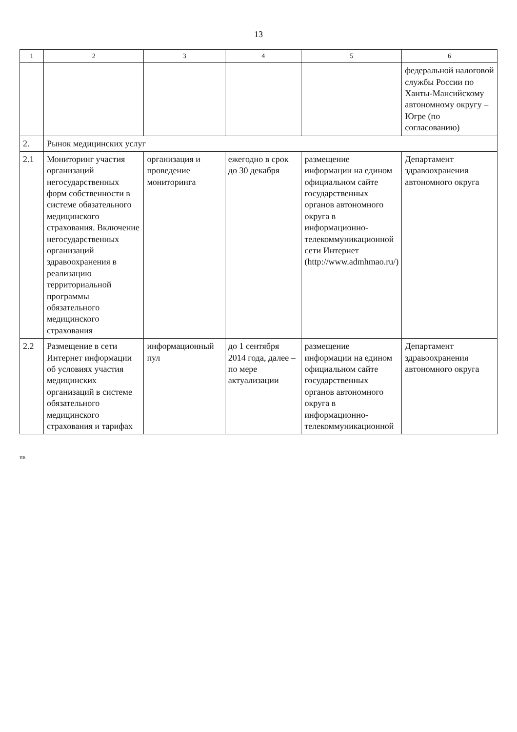13
| 1 | 2 | 3 | 4 | 5 | 6 |
| --- | --- | --- | --- | --- | --- |
| | | | | | федеральной налоговой службы России по Ханты-Мансийскому автономному округу – Югре (по согласованию) |
| 2. | Рынок медицинских услуг | | | | |
| 2.1 | Мониторинг участия организаций негосударственных форм собственности в системе обязательного медицинского страхования. Включение негосударственных организаций здравоохранения в реализацию территориальной программы обязательного медицинского страхования | организация и проведение мониторинга | ежегодно в срок до 30 декабря | размещение информации на едином официальном сайте государственных органов автономного округа в информационно-телекоммуникационной сети Интернет (http://www.admhmao.ru/) | Департамент здравоохранения автономного округа |
| 2.2 | Размещение в сети Интернет информации об условиях участия медицинских организаций в системе обязательного медицинского страхования и тарифах | информационный пул | до 1 сентября 2014 года, далее – по мере актуализации | размещение информации на едином официальном сайте государственных органов автономного округа в информационно-телекоммуникационной | Департамент здравоохранения автономного округа |
пв